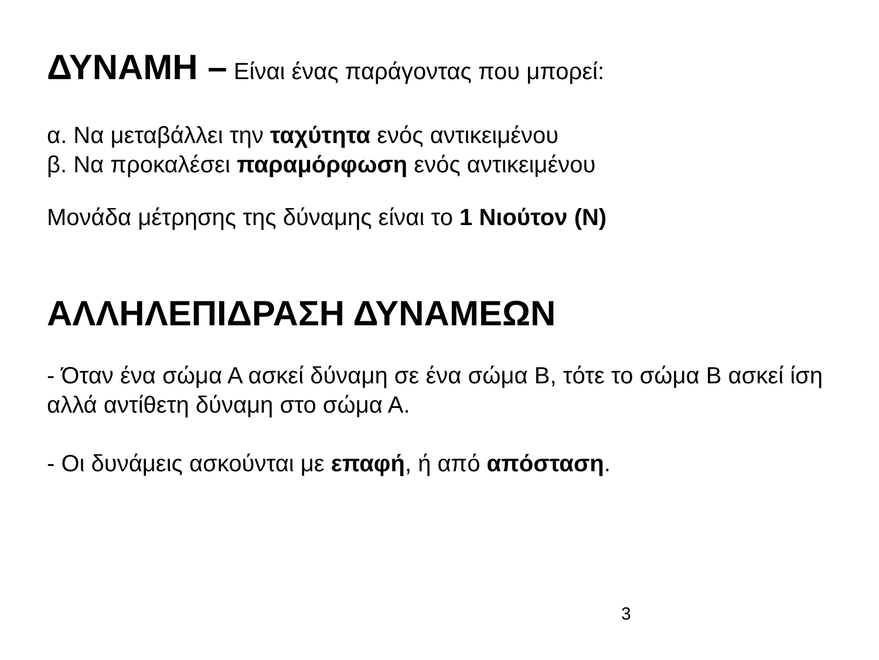ΔΥΝΑΜΗ – Είναι ένας παράγοντας που μπορεί:
α. Να μεταβάλλει την ταχύτητα ενός αντικειμένου
β. Να προκαλέσει παραμόρφωση ενός αντικειμένου
Μονάδα μέτρησης της δύναμης είναι το 1 Νιούτον (Ν)
ΑΛΛΗΛΕΠΙΔΡΑΣΗ ΔΥΝΑΜΕΩΝ
- Όταν ένα σώμα Α ασκεί δύναμη σε ένα σώμα Β, τότε το σώμα Β ασκεί ίση αλλά αντίθετη δύναμη στο σώμα Α.
- Οι δυνάμεις ασκούνται με επαφή, ή από απόσταση.
3